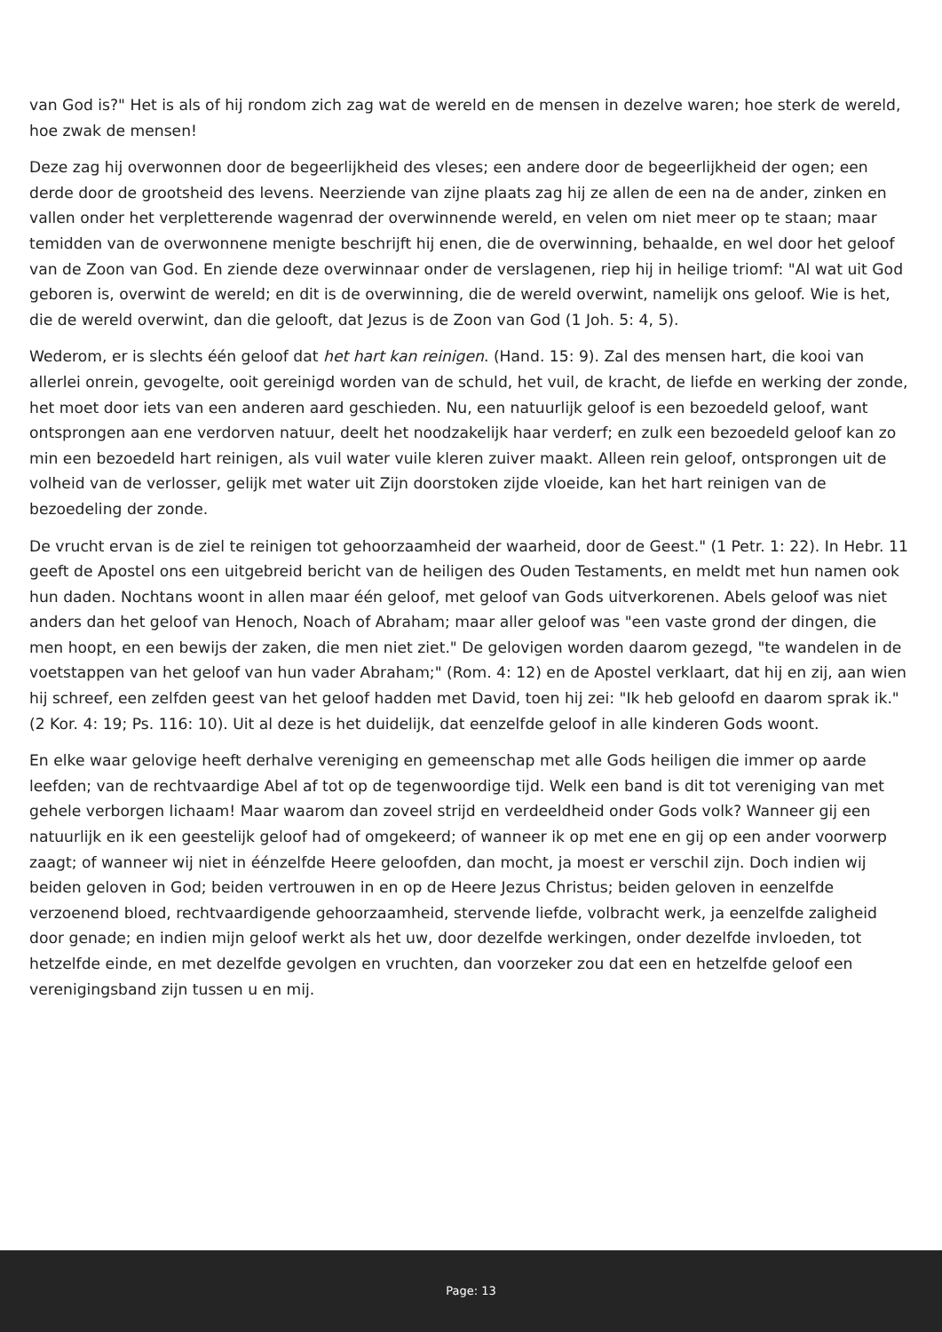van God is?" Het is als of hij rondom zich zag wat de wereld en de mensen in dezelve waren; hoe sterk de wereld, hoe zwak de mensen!
Deze zag hij overwonnen door de begeerlijkheid des vleses; een andere door de begeerlijkheid der ogen; een derde door de grootsheid des levens. Neerziende van zijne plaats zag hij ze allen de een na de ander, zinken en vallen onder het verpletterende wagenrad der overwinnende wereld, en velen om niet meer op te staan; maar temidden van de overwonnene menigte beschrijft hij enen, die de overwinning, behaalde, en wel door het geloof van de Zoon van God. En ziende deze overwinnaar onder de verslagenen, riep hij in heilige triomf: "Al wat uit God geboren is, overwint de wereld; en dit is de overwinning, die de wereld overwint, namelijk ons geloof. Wie is het, die de wereld overwint, dan die gelooft, dat Jezus is de Zoon van God (1 Joh. 5: 4, 5).
Wederom, er is slechts één geloof dat het hart kan reinigen. (Hand. 15: 9). Zal des mensen hart, die kooi van allerlei onrein, gevogelte, ooit gereinigd worden van de schuld, het vuil, de kracht, de liefde en werking der zonde, het moet door iets van een anderen aard geschieden. Nu, een natuurlijk geloof is een bezoedeld geloof, want ontsprongen aan ene verdorven natuur, deelt het noodzakelijk haar verderf; en zulk een bezoedeld geloof kan zo min een bezoedeld hart reinigen, als vuil water vuile kleren zuiver maakt. Alleen rein geloof, ontsprongen uit de volheid van de verlosser, gelijk met water uit Zijn doorstoken zijde vloeide, kan het hart reinigen van de bezoedeling der zonde.
De vrucht ervan is de ziel te reinigen tot gehoorzaamheid der waarheid, door de Geest." (1 Petr. 1: 22). In Hebr. 11 geeft de Apostel ons een uitgebreid bericht van de heiligen des Ouden Testaments, en meldt met hun namen ook hun daden. Nochtans woont in allen maar één geloof, met geloof van Gods uitverkorenen. Abels geloof was niet anders dan het geloof van Henoch, Noach of Abraham; maar aller geloof was "een vaste grond der dingen, die men hoopt, en een bewijs der zaken, die men niet ziet." De gelovigen worden daarom gezegd, "te wandelen in de voetstappen van het geloof van hun vader Abraham;" (Rom. 4: 12) en de Apostel verklaart, dat hij en zij, aan wien hij schreef, een zelfden geest van het geloof hadden met David, toen hij zei: "Ik heb geloofd en daarom sprak ik." (2 Kor. 4: 19; Ps. 116: 10). Uit al deze is het duidelijk, dat eenzelfde geloof in alle kinderen Gods woont.
En elke waar gelovige heeft derhalve vereniging en gemeenschap met alle Gods heiligen die immer op aarde leefden; van de rechtvaardige Abel af tot op de tegenwoordige tijd. Welk een band is dit tot vereniging van met gehele verborgen lichaam! Maar waarom dan zoveel strijd en verdeeldheid onder Gods volk? Wanneer gij een natuurlijk en ik een geestelijk geloof had of omgekeerd; of wanneer ik op met ene en gij op een ander voorwerp zaagt; of wanneer wij niet in éénzelfde Heere geloofden, dan mocht, ja moest er verschil zijn. Doch indien wij beiden geloven in God; beiden vertrouwen in en op de Heere Jezus Christus; beiden geloven in eenzelfde verzoenend bloed, rechtvaardigende gehoorzaamheid, stervende liefde, volbracht werk, ja eenzelfde zaligheid door genade; en indien mijn geloof werkt als het uw, door dezelfde werkingen, onder dezelfde invloeden, tot hetzelfde einde, en met dezelfde gevolgen en vruchten, dan voorzeker zou dat een en hetzelfde geloof een verenigingsband zijn tussen u en mij.
Page: 13